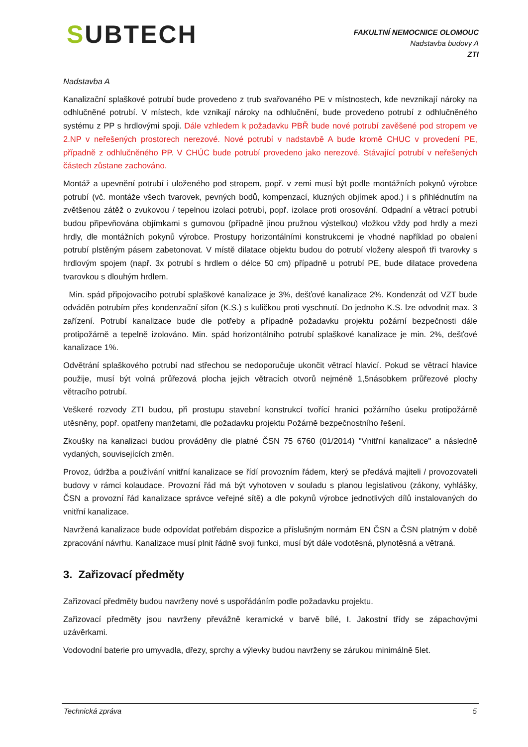SUBTECH
FAKULTNÍ NEMOCNICE OLOMOUC
Nadstavba budovy A
ZTI
Nadstavba A
Kanalizační splaškové potrubí bude provedeno z trub svařovaného PE v místnostech, kde nevznikají nároky na odhlučněné potrubí. V místech, kde vznikají nároky na odhlučnění, bude provedeno potrubí z odhlučněného systému z PP s hrdlovými spoji. Dále vzhledem k požadavku PBŘ bude nové potrubí zavěšené pod stropem ve 2.NP v neřešených prostorech nerezové. Nové potrubí v nadstavbě A bude kromě CHUC v provedení PE, případně z odhlučněného PP. V CHÚC bude potrubí provedeno jako nerezové. Stávající potrubí v neřešených částech zůstane zachováno.
Montáž a upevnění potrubí i uloženého pod stropem, popř. v zemi musí být podle montážních pokynů výrobce potrubí (vč. montáže všech tvarovek, pevných bodů, kompenzací, kluzných objímek apod.) i s přihlédnutím na zvětšenou zátěž o zvukovou / tepelnou izolaci potrubí, popř. izolace proti orosování. Odpadní a větrací potrubí budou připevňována objímkami s gumovou (případně jinou pružnou výstelkou) vložkou vždy pod hrdly a mezi hrdly, dle montážních pokynů výrobce. Prostupy horizontálními konstrukcemi je vhodné například po obalení potrubí plstěným pásem zabetonovat. V místě dilatace objektu budou do potrubí vloženy alespoň tři tvarovky s hrdlovým spojem (např. 3x potrubí s hrdlem o délce 50 cm) případně u potrubí PE, bude dilatace provedena tvarovkou s dlouhým hrdlem.
Min. spád připojovacího potrubí splaškové kanalizace je 3%, dešťové kanalizace 2%. Kondenzát od VZT bude odváděn potrubím přes kondenzační sifon (K.S.) s kuličkou proti vyschnutí. Do jednoho K.S. lze odvodnit max. 3 zařízení. Potrubí kanalizace bude dle potřeby a případně požadavku projektu požární bezpečnosti dále protipožárně a tepelně izolováno. Min. spád horizontálního potrubí splaškové kanalizace je min. 2%, dešťové kanalizace 1%.
Odvětrání splaškového potrubí nad střechou se nedoporučuje ukončit větrací hlavicí. Pokud se větrací hlavice použije, musí být volná průřezová plocha jejich větracích otvorů nejméně 1,5násobkem průřezové plochy větracího potrubí.
Veškeré rozvody ZTI budou, při prostupu stavební konstrukcí tvořící hranici požárního úseku protipožárně utěsněny, popř. opatřeny manžetami, dle požadavku projektu Požárně bezpečnostního řešení.
Zkoušky na kanalizaci budou prováděny dle platné ČSN 75 6760 (01/2014) "Vnitřní kanalizace" a následně vydaných, souvisejících změn.
Provoz, údržba a používání vnitřní kanalizace se řídí provozním řádem, který se předává majiteli / provozovateli budovy v rámci kolaudace. Provozní řád má být vyhotoven v souladu s planou legislativou (zákony, vyhlášky, ČSN a provozní řád kanalizace správce veřejné sítě) a dle pokynů výrobce jednotlivých dílů instalovaných do vnitřní kanalizace.
Navržená kanalizace bude odpovídat potřebám dispozice a příslušným normám EN ČSN a ČSN platným v době zpracování návrhu. Kanalizace musí plnit řádně svoji funkci, musí být dále vodotěsná, plynotěsná a větraná.
3. Zařizovací předměty
Zařizovací předměty budou navrženy nové s uspořádáním podle požadavku projektu.
Zařizovací předměty jsou navrženy převážně keramické v barvě bílé, I. Jakostní třídy se zápachovými uzávěrkami.
Vodovodní baterie pro umyvadla, dřezy, sprchy a výlevky budou navrženy se zárukou minimálně 5let.
Technická zpráva 5